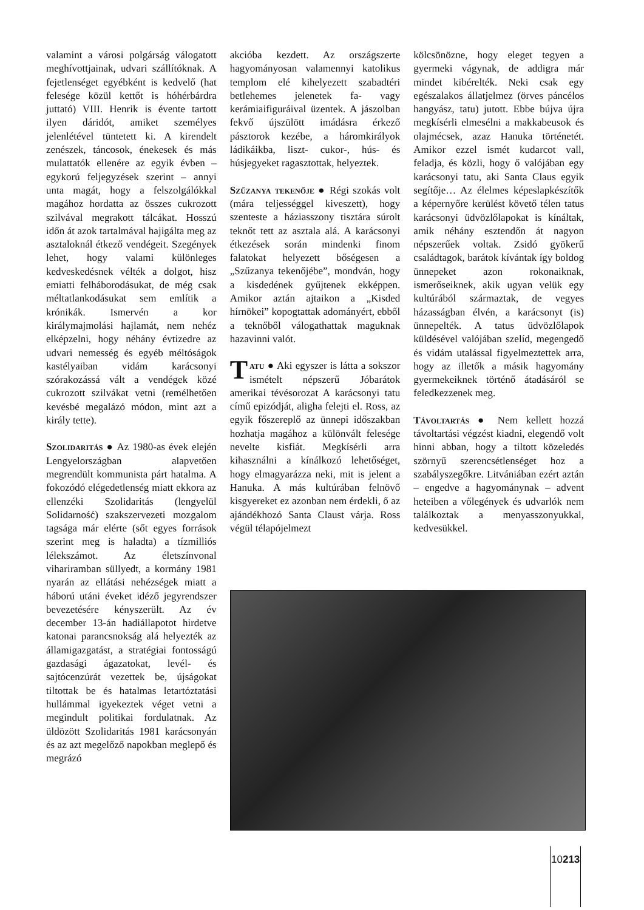valamint a városi polgárság válogatott meghívottjainak, udvari szállítóknak. A fejetlenséget egyébként is kedvelő (hat felesége közül kettőt is hóhérbárdra juttató) VIII. Henrik is évente tartott ilyen dáridót, amiket személyes jelenlétével tüntetett ki. A kirendelt zenészek, táncosok, énekesek és más mulattatók ellenére az egyik évben – egykorú feljegyzések szerint – annyi unta magát, hogy a felszolgálókkal magához hordatta az összes cukrozott szilvával megrakott tálcákat. Hosszú időn át azok tartalmával hajigálta meg az asztaloknál étkező vendégeit. Szegények lehet, hogy valami különleges kedveskedésnek vélték a dolgot, hisz emiatti felháborodásukat, de még csak méltatlankodásukat sem említik a krónikák. Ismervén a kor királymajmolási hajlamát, nem nehéz elképzelni, hogy néhány évtizedre az udvari nemesség és egyéb méltóságok kastélyaiban vidám karácsonyi szórakozássá vált a vendégek közé cukrozott szilvákat vetni (remélhetően kevésbé megalázó módon, mint azt a király tette).
Szolidaritás ● Az 1980-as évek elején Lengyelországban alapvetően megrendült kommunista párt hatalma. A fokozódó elégedetlenség miatt ekkora az ellenzéki Szolidaritás (lengyelül Solidarność) szakszervezeti mozgalom tagsága már elérte (sőt egyes források szerint meg is haladta) a tízmilliós lélekszámot. Az életszínvonal vihariramban süllyedt, a kormány 1981 nyarán az ellátási nehézségek miatt a háború utáni éveket idéző jegyrendszer bevezetésére kényszerült. Az év december 13-án hadiállapotot hirdetve katonai parancsnokság alá helyezték az államigazgatást, a stratégiai fontosságú gazdasági ágazatokat, levél- és sajtócenzúrát vezettek be, újságokat tiltottak be és hatalmas letartóztatási hullámmal igyekeztek véget vetni a megindult politikai fordulatnak. Az üldözött Szolidaritás 1981 karácsonyán és az azt megelőző napokban meglepő és megrázó
akcióba kezdett. Az országszerte hagyományosan valamennyi katolikus templom elé kihelyezett szabadtéri betlehemes jelenetek fa- vagy kerámiaifiguráival üzentek. A jászolban fekvő újszülött imádásra érkező pásztorok kezébe, a háromkirályok ládikáikba, liszt- cukor-, hús- és húsjegyeket ragasztottak, helyeztek.
Szűzanya tekenője ● Régi szokás volt (mára teljességgel kiveszett), hogy szenteste a háziasszony tisztára súrolt teknőt tett az asztala alá. A karácsonyi étkezések során mindenki finom falatokat helyezett bőségesen a „Szűzanya tekenőjébe”, mondván, hogy a kisdedének gyűjtenek ekképpen. Amikor aztán ajtaikon a „Kisded hírnökei” kopogtattak adományért, ebből a teknőből válogathattak maguknak hazavinni valót.
Tatu ● Aki egyszer is látta a sokszor ismételt népszerű Jóbarátok amerikai tévésorozat A karácsonyi tatu című epizódját, aligha felejti el. Ross, az egyik főszereplő az ünnepi időszakban hozhatja magához a különvált felesége nevelte kisfiát. Megkísérli arra kihasználni a kínálkozó lehetőséget, hogy elmagyarázza neki, mit is jelent a Hanuka. A más kultúrában felnövő kisgyereket ez azonban nem érdekli, ő az ajándékhozó Santa Claust várja. Ross végül télapójelmezt
kölcsönözne, hogy eleget tegyen a gyermeki vágynak, de addigra már mindet kibérelték. Neki csak egy egészalakos állatjelmez (örves páncélos hangyász, tatu) jutott. Ebbe bújva újra megkísérli elmesélni a makkabeusok és olajmécsek, azaz Hanuka történetét. Amikor ezzel ismét kudarcot vall, feladja, és közli, hogy ő valójában egy karácsonyi tatu, aki Santa Claus egyik segítője… Az élelmes képeslapkészítők a képernyőre kerülést követő télen tatus karácsonyi üdvözlőlapokat is kínáltak, amik néhány esztendőn át nagyon népszerűek voltak. Zsidó gyökerű családtagok, barátok kívántak így boldog ünnepeket azon rokonaiknak, ismerőseiknek, akik ugyan velük egy kultúrából származtak, de vegyes házasságban élvén, a karácsonyt (is) ünnepelték. A tatus üdvözlőlapok küldésével valójában szelíd, megengedő és vidám utalással figyelmeztettek arra, hogy az illetők a másik hagyomány gyermekeiknek történő átadásáról se feledkezzenek meg.
Távoltartás ● Nem kellett hozzá távoltartási végzést kiadni, elegendő volt hinni abban, hogy a tiltott közeledés szörnyű szerencsétlenséget hoz a szabályszegőkre. Litvániában ezért aztán – engedve a hagyománynak – advent heteiben a vőlegények és udvarlók nem találkoztak a menyasszonyukkal, kedvesükkel.
10213